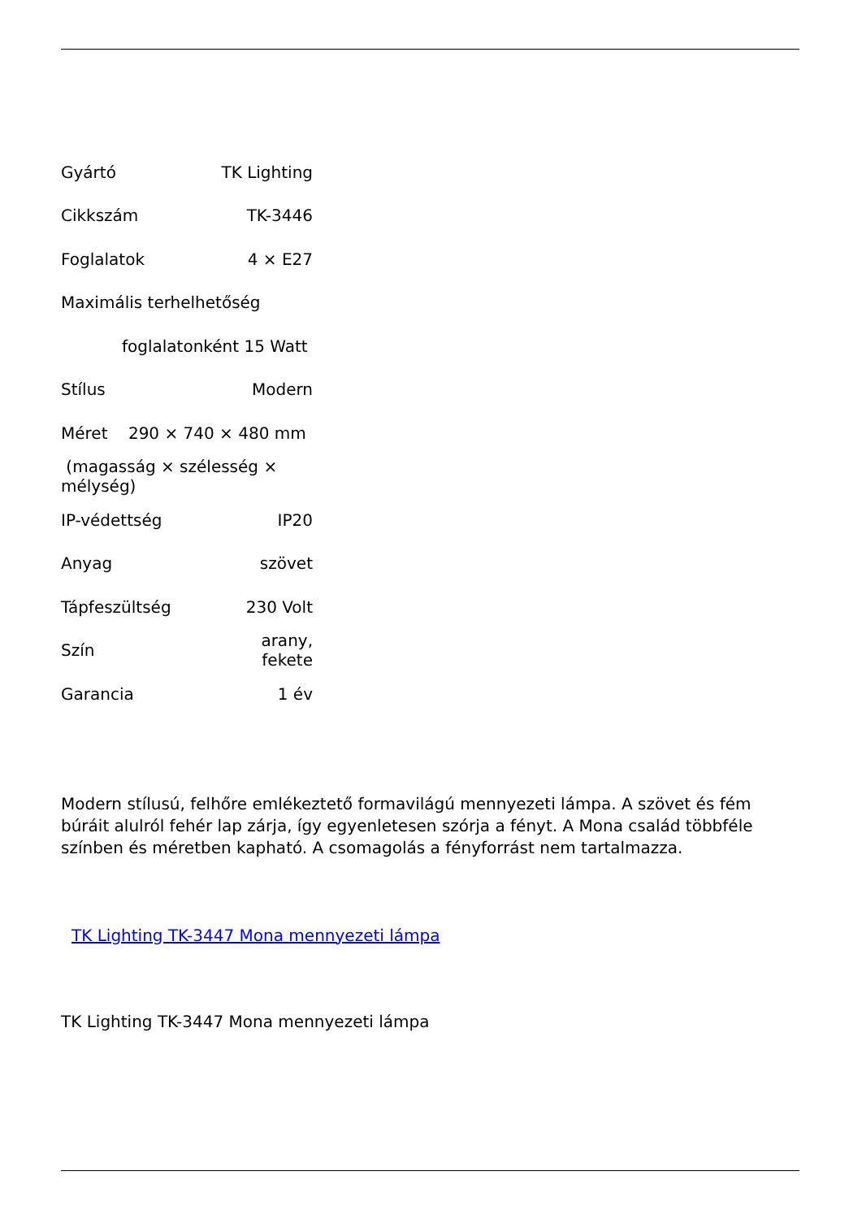| Gyártó | TK Lighting |
| Cikkszám | TK-3446 |
| Foglalatok | 4 × E27 |
| Maximális terhelhetőség | |
| foglalatonként 15 Watt | |
| Stílus | Modern |
| Méret 290 × 740 × 480 mm | |
| (magasság × szélesség × mélység) | |
| IP-védettség | IP20 |
| Anyag | szövet |
| Tápfeszültség | 230 Volt |
| Szín | arany, fekete |
| Garancia | 1 év |
Modern stílusú, felhőre emlékeztető formavilágú mennyezeti lámpa. A szövet és fém búráit alulról fehér lap zárja, így egyenletesen szórja a fényt. A Mona család többféle színben és méretben kapható. A csomagolás a fényforrást nem tartalmazza.
TK Lighting TK-3447 Mona mennyezeti lámpa
TK Lighting TK-3447 Mona mennyezeti lámpa